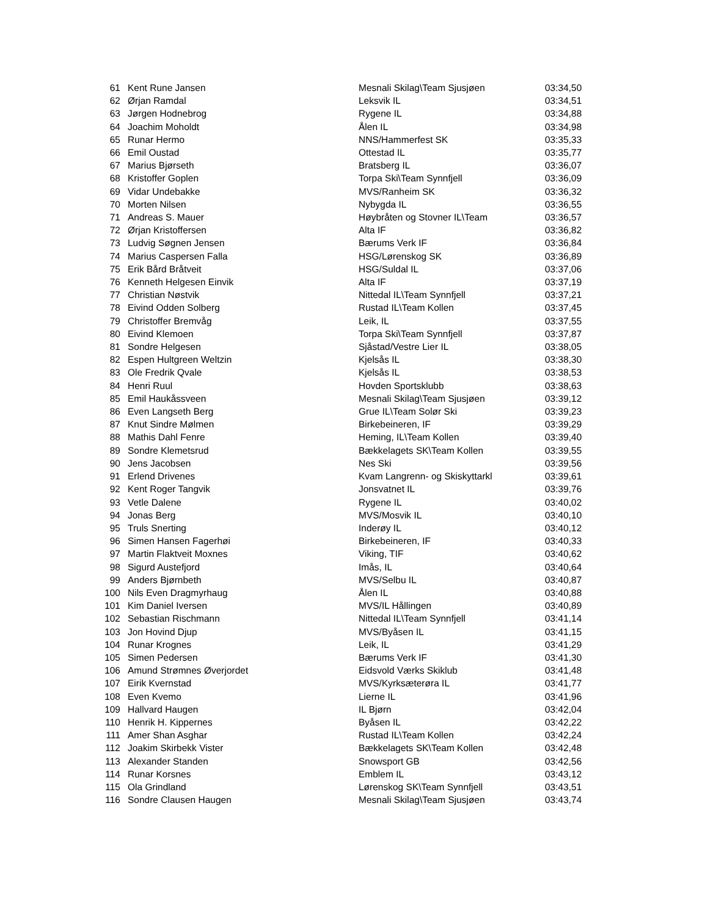| 61 | Kent Rune Jansen | Mesnali Skilag\Team Sjusjøen | 03:34,50 |
| 62 | Ørjan Ramdal | Leksvik IL | 03:34,51 |
| 63 | Jørgen Hodnebrog | Rygene IL | 03:34,88 |
| 64 | Joachim Moholdt | Ålen IL | 03:34,98 |
| 65 | Runar Hermo | NNS/Hammerfest SK | 03:35,33 |
| 66 | Emil Oustad | Ottestad IL | 03:35,77 |
| 67 | Marius Bjørseth | Bratsberg IL | 03:36,07 |
| 68 | Kristoffer Goplen | Torpa Ski\Team Synnfjell | 03:36,09 |
| 69 | Vidar Undebakke | MVS/Ranheim SK | 03:36,32 |
| 70 | Morten Nilsen | Nybygda IL | 03:36,55 |
| 71 | Andreas S. Mauer | Høybråten og Stovner IL\Team | 03:36,57 |
| 72 | Ørjan Kristoffersen | Alta IF | 03:36,82 |
| 73 | Ludvig Søgnen Jensen | Bærums Verk IF | 03:36,84 |
| 74 | Marius Caspersen Falla | HSG/Lørenskog SK | 03:36,89 |
| 75 | Erik Bård Bråtveit | HSG/Suldal IL | 03:37,06 |
| 76 | Kenneth Helgesen Einvik | Alta IF | 03:37,19 |
| 77 | Christian Nøstvik | Nittedal IL\Team Synnfjell | 03:37,21 |
| 78 | Eivind Odden Solberg | Rustad IL\Team Kollen | 03:37,45 |
| 79 | Christoffer Bremvåg | Leik, IL | 03:37,55 |
| 80 | Eivind Klemoen | Torpa Ski\Team Synnfjell | 03:37,87 |
| 81 | Sondre Helgesen | Sjåstad/Vestre Lier IL | 03:38,05 |
| 82 | Espen Hultgreen Weltzin | Kjelsås IL | 03:38,30 |
| 83 | Ole Fredrik Qvale | Kjelsås IL | 03:38,53 |
| 84 | Henri Ruul | Hovden Sportsklubb | 03:38,63 |
| 85 | Emil Haukåssveen | Mesnali Skilag\Team Sjusjøen | 03:39,12 |
| 86 | Even Langseth Berg | Grue IL\Team Solør Ski | 03:39,23 |
| 87 | Knut Sindre Mølmen | Birkebeineren, IF | 03:39,29 |
| 88 | Mathis Dahl Fenre | Heming, IL\Team Kollen | 03:39,40 |
| 89 | Sondre Klemetsrud | Bækkelagets SK\Team Kollen | 03:39,55 |
| 90 | Jens Jacobsen | Nes Ski | 03:39,56 |
| 91 | Erlend Drivenes | Kvam Langrenn- og Skiskyttarkl | 03:39,61 |
| 92 | Kent Roger Tangvik | Jonsvatnet IL | 03:39,76 |
| 93 | Vetle Dalene | Rygene IL | 03:40,02 |
| 94 | Jonas Berg | MVS/Mosvik IL | 03:40,10 |
| 95 | Truls Snerting | Inderøy IL | 03:40,12 |
| 96 | Simen Hansen Fagerhøi | Birkebeineren, IF | 03:40,33 |
| 97 | Martin Flaktveit Moxnes | Viking, TIF | 03:40,62 |
| 98 | Sigurd Austefjord | Imås, IL | 03:40,64 |
| 99 | Anders Bjørnbeth | MVS/Selbu IL | 03:40,87 |
| 100 | Nils Even Dragmyrhaug | Ålen IL | 03:40,88 |
| 101 | Kim Daniel Iversen | MVS/IL Hållingen | 03:40,89 |
| 102 | Sebastian Rischmann | Nittedal IL\Team Synnfjell | 03:41,14 |
| 103 | Jon Hovind Djup | MVS/Byåsen IL | 03:41,15 |
| 104 | Runar Krognes | Leik, IL | 03:41,29 |
| 105 | Simen Pedersen | Bærums Verk IF | 03:41,30 |
| 106 | Amund Strømnes Øverjordet | Eidsvold Værks Skiklub | 03:41,48 |
| 107 | Eirik Kvernstad | MVS/Kyrksæterøra IL | 03:41,77 |
| 108 | Even Kvemo | Lierne IL | 03:41,96 |
| 109 | Hallvard Haugen | IL Bjørn | 03:42,04 |
| 110 | Henrik H. Kippernes | Byåsen IL | 03:42,22 |
| 111 | Amer Shan Asghar | Rustad IL\Team Kollen | 03:42,24 |
| 112 | Joakim Skirbekk Vister | Bækkelagets SK\Team Kollen | 03:42,48 |
| 113 | Alexander Standen | Snowsport GB | 03:42,56 |
| 114 | Runar Korsnes | Emblem IL | 03:43,12 |
| 115 | Ola Grindland | Lørenskog SK\Team Synnfjell | 03:43,51 |
| 116 | Sondre Clausen Haugen | Mesnali Skilag\Team Sjusjøen | 03:43,74 |